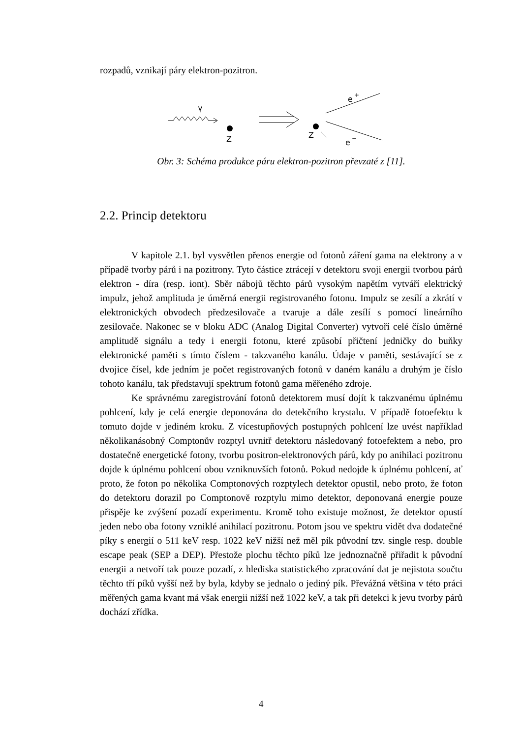rozpadů, vznikají páry elektron-pozitron.
γ
Z
Z
e
+
e
−
Obr. 3: Schéma produkce páru elektron-pozitron převzaté z [11].
2.2. Princip detektoru
V kapitole 2.1. byl vysvětlen přenos energie od fotonů záření gama na elektrony a v případě tvorby párů i na pozitrony. Tyto částice ztrácejí v detektoru svoji energii tvorbou párů elektron - díra (resp. iont). Sběr nábojů těchto párů vysokým napětím vytváří elektrický impulz, jehož amplituda je úměrná energii registrovaného fotonu. Impulz se zesílí a zkrátí v elektronických obvodech předzesilovače a tvaruje a dále zesílí s pomocí lineárního zesilovače. Nakonec se v bloku ADC (Analog Digital Converter) vytvoří celé číslo úměrné amplitudě signálu a tedy i energii fotonu, které způsobí přičtení jedničky do buňky elektronické paměti s tímto číslem - takzvaného kanálu. Údaje v paměti, sestávající se z dvojice čísel, kde jedním je počet registrovaných fotonů v daném kanálu a druhým je číslo tohoto kanálu, tak představují spektrum fotonů gama měřeného zdroje.
Ke správnému zaregistrování fotonů detektorem musí dojít k takzvanému úplnému pohlcení, kdy je celá energie deponována do detekčního krystalu. V případě fotoefektu k tomuto dojde v jediném kroku. Z vícestupňových postupných pohlcení lze uvést například několikanásobný Comptonův rozptyl uvnitř detektoru následovaný fotoefektem a nebo, pro dostatečně energetické fotony, tvorbu positron-elektronových párů, kdy po anihilaci pozitronu dojde k úplnému pohlcení obou vzniknuvších fotonů. Pokud nedojde k úplnému pohlcení, ať proto, že foton po několika Comptonových rozptylech detektor opustil, nebo proto, že foton do detektoru dorazil po Comptonově rozptylu mimo detektor, deponovaná energie pouze přispěje ke zvýšení pozadí experimentu. Kromě toho existuje možnost, že detektor opustí jeden nebo oba fotony vzniklé anihilací pozitronu. Potom jsou ve spektru vidět dva dodatečné píky s energií o 511 keV resp. 1022 keV nižší než měl pík původní tzv. single resp. double escape peak (SEP a DEP). Přestože plochu těchto píků lze jednoznačně přiřadit k původní energii a netvoří tak pouze pozadí, z hlediska statistického zpracování dat je nejistota součtu těchto tří píků vyšší než by byla, kdyby se jednalo o jediný pík. Převážná většina v této práci měřených gama kvant má však energii nižší než 1022 keV, a tak při detekci k jevu tvorby párů dochází zřídka.
4